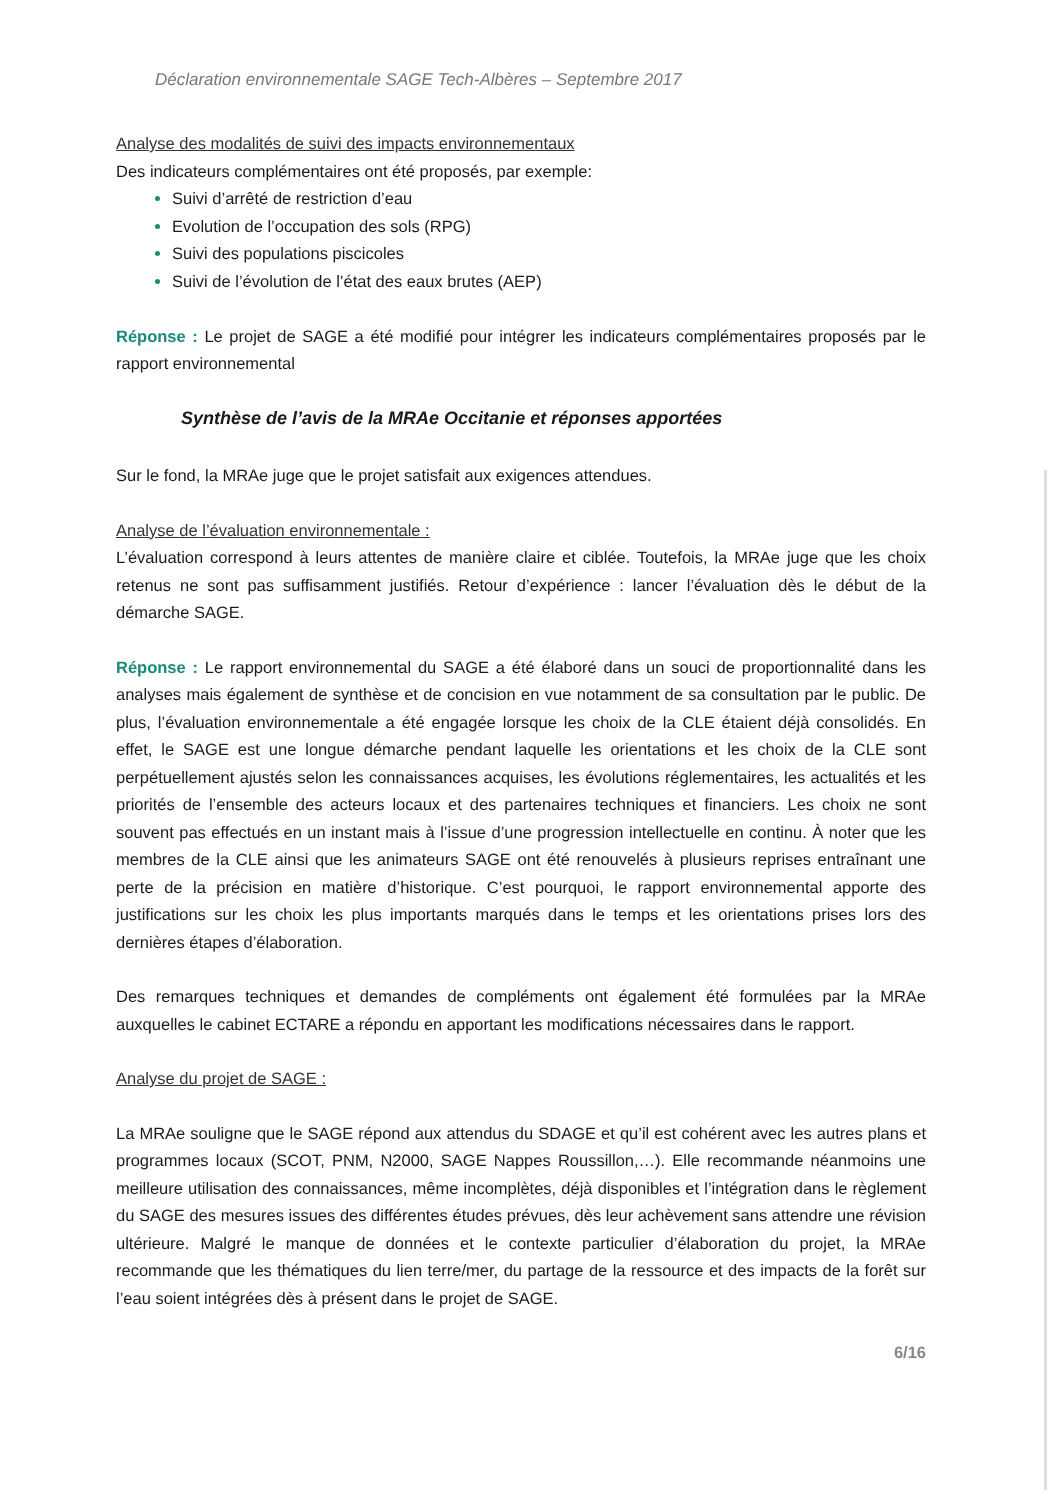Déclaration environnementale SAGE Tech-Albères – Septembre 2017
Analyse des modalités de suivi des impacts environnementaux
Des indicateurs complémentaires ont été proposés, par exemple:
Suivi d’arrêté de restriction d’eau
Evolution de l’occupation des sols (RPG)
Suivi des populations piscicoles
Suivi de l’évolution de l’état des eaux brutes (AEP)
Réponse : Le projet de SAGE a été modifié pour intégrer les indicateurs complémentaires proposés par le rapport environnemental
Synthèse de l’avis de la MRAe Occitanie et réponses apportées
Sur le fond, la MRAe juge que le projet satisfait aux exigences attendues.
Analyse de l’évaluation environnementale :
L’évaluation correspond à leurs attentes de manière claire et ciblée. Toutefois, la MRAe juge que les choix retenus ne sont pas suffisamment justifiés. Retour d’expérience : lancer l’évaluation dès le début de la démarche SAGE.
Réponse : Le rapport environnemental du SAGE a été élaboré dans un souci de proportionnalité dans les analyses mais également de synthèse et de concision en vue notamment de sa consultation par le public. De plus, l’évaluation environnementale a été engagée lorsque les choix de la CLE étaient déjà consolidés. En effet, le SAGE est une longue démarche pendant laquelle les orientations et les choix de la CLE sont perpétuellement ajustés selon les connaissances acquises, les évolutions réglementaires, les actualités et les priorités de l’ensemble des acteurs locaux et des partenaires techniques et financiers. Les choix ne sont souvent pas effectués en un instant mais à l’issue d’une progression intellectuelle en continu. À noter que les membres de la CLE ainsi que les animateurs SAGE ont été renouvelés à plusieurs reprises entraînant une perte de la précision en matière d’historique. C’est pourquoi, le rapport environnemental apporte des justifications sur les choix les plus importants marqués dans le temps et les orientations prises lors des dernières étapes d’élaboration.
Des remarques techniques et demandes de compléments ont également été formulées par la MRAe auxquelles le cabinet ECTARE a répondu en apportant les modifications nécessaires dans le rapport.
Analyse du projet de SAGE :
La MRAe souligne que le SAGE répond aux attendus du SDAGE et qu’il est cohérent avec les autres plans et programmes locaux (SCOT, PNM, N2000, SAGE Nappes Roussillon,…). Elle recommande néanmoins une meilleure utilisation des connaissances, même incomplètes, déjà disponibles et l’intégration dans le règlement du SAGE des mesures issues des différentes études prévues, dès leur achèvement sans attendre une révision ultérieure. Malgré le manque de données et le contexte particulier d’élaboration du projet, la MRAe recommande que les thématiques du lien terre/mer, du partage de la ressource et des impacts de la forêt sur l’eau soient intégrées dès à présent dans le projet de SAGE.
6/16